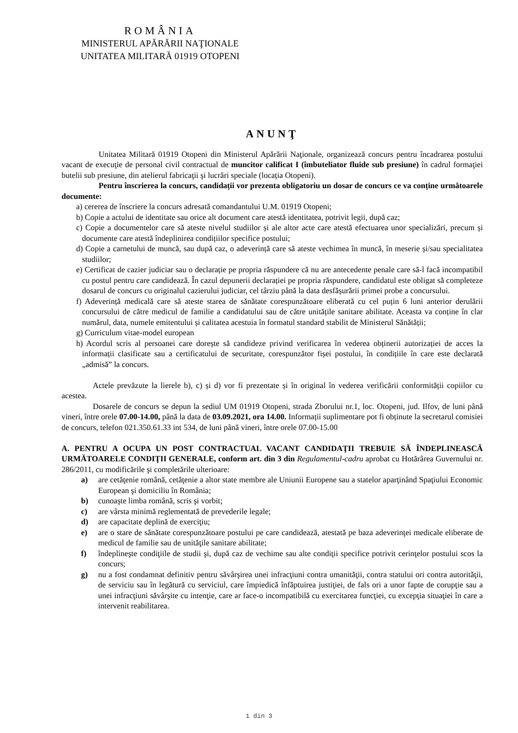ROMÂNIA
MINISTERUL APĂRĂRII NAŢIONALE
UNITATEA MILITARĂ 01919 OTOPENI
ANUNŢ
Unitatea Militară 01919 Otopeni din Ministerul Apărării Naţionale, organizează concurs pentru încadrarea postului vacant de execuţie de personal civil contractual de muncitor calificat I (îmbuteliator fluide sub presiune) în cadrul formaţiei butelii sub presiune, din atelierul fabricaţii şi lucrări speciale (locația Otopeni).
Pentru înscrierea la concurs, candidații vor prezenta obligatoriu un dosar de concurs ce va conține următoarele documente:
a) cererea de înscriere la concurs adresată comandantului U.M. 01919 Otopeni;
b) Copie a actului de identitate sau orice alt document care atestă identitatea, potrivit legii, după caz;
c) Copie a documentelor care să ateste nivelul studiilor și ale altor acte care atestă efectuarea unor specializări, precum și documente care atestă îndeplinirea condițiilor specifice postului;
d) Copie a carnetului de muncă, sau după caz, o adeverință care să ateste vechimea în muncă, în meserie și/sau specialitatea studiilor;
e) Certificat de cazier judiciar sau o declarație pe propria răspundere că nu are antecedente penale care să-l facă incompatibil cu postul pentru care candidează. În cazul depunerii declarației pe propria răspundere, candidatul este obligat să completeze dosarul de concurs cu originalul cazierului judiciar, cel târziu până la data desfășurării primei probe a concursului.
f) Adeverință medicală care să ateste starea de sănătate corespunzătoare eliberată cu cel puțin 6 luni anterior derulării concursului de către medicul de familie a candidatului sau de către unitățile sanitare abilitate. Aceasta va conține în clar numărul, data, numele emitentului și calitatea acestuia în formatul standard stabilit de Ministerul Sănătății;
g) Curriculum vitae-model european
h) Acordul scris al persoanei care dorește să candideze privind verificarea în vederea obținerii autorizației de acces la informații clasificate sau a certificatului de securitate, corespunzător fișei postului, în condițiile în care este declarată „admisă” la concurs.
Actele prevăzute la lierele b), c) și d) vor fi prezentate și în original în vederea verificării conformității copiilor cu acestea.
Dosarele de concurs se depun la sediul UM 01919 Otopeni, strada Zborului nr.1, loc. Otopeni, jud. Ilfov, de luni până vineri, între orele 07.00-14.00, până la data de 03.09.2021, ora 14.00. Informații suplimentare pot fi obținute la secretarul comisiei de concurs, telefon 021.350.61.33 int 534, de luni până vineri, între orele 07.00-15.00
A. PENTRU A OCUPA UN POST CONTRACTUAL VACANT CANDIDAŢII TREBUIE SĂ ÎNDEPLINEASCĂ URMĂTOARELE CONDIŢII GENERALE, conform art. din 3 din Regulamentul-cadru aprobat cu Hotărârea Guvernului nr. 286/2011, cu modificările şi completările ulterioare:
a) are cetăţenie română, cetăţenie a altor state membre ale Uniunii Europene sau a statelor aparţinând Spaţiului Economic European şi domiciliu în România;
b) cunoaşte limba română, scris şi vorbit;
c) are vârsta minimă reglementată de prevederile legale;
d) are capacitate deplină de exerciţiu;
e) are o stare de sănătate corespunzătoare postului pe care candidează, atestată pe baza adeverinţei medicale eliberate de medicul de familie sau de unităţile sanitare abilitate;
f) îndeplineşte condiţiile de studii şi, după caz de vechime sau alte condiţii specifice potrivit cerinţelor postului scos la concurs;
g) nu a fost condamnat definitiv pentru săvârşirea unei infracţiuni contra umanităţii, contra statului ori contra autorităţii, de serviciu sau în legătură cu serviciul, care împiedică înfăptuirea justiţiei, de fals ori a unor fapte de corupţie sau a unei infracţiuni săvârşite cu intenţie, care ar face-o incompatibilă cu exercitarea funcţiei, cu excepţia situaţiei în care a intervenit reabilitarea.
1 din 3